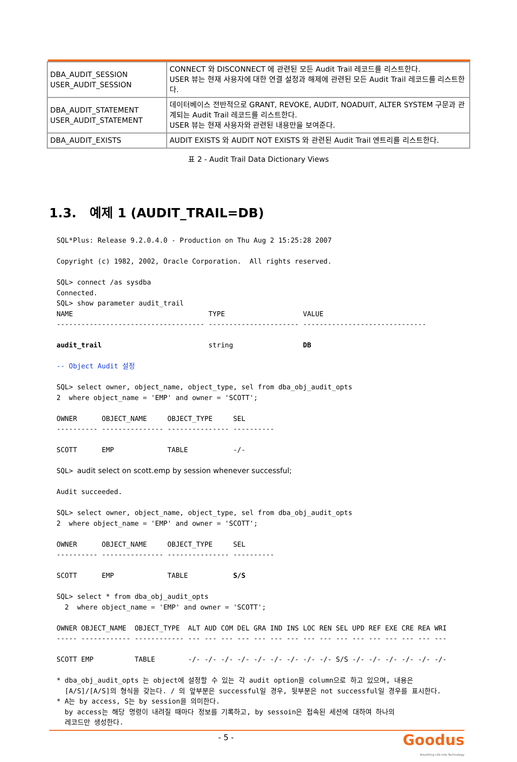| DBA_AUDIT_SESSION USER_AUDIT_SESSION | CONNECT 와 DISCONNECT 에 관련된 모든 Audit Trail 레코드를 리스트한다. USER 뷰는 현재 사용자에 대한 연결 설정과 해제에 관련된 모든 Audit Trail 레코드를 리스트한다. |
| DBA_AUDIT_STATEMENT USER_AUDIT_STATEMENT | 데이터베이스 전반적으로 GRANT, REVOKE, AUDIT, NOADUIT, ALTER SYSTEM 구문과 관계되는 Audit Trail 레코드를 리스트한다. USER 뷰는 현재 사용자와 관련된 내용만을 보여준다. |
| DBA_AUDIT_EXISTS | AUDIT EXISTS 와 AUDIT NOT EXISTS 와 관련된 Audit Trail 엔트리를 리스트한다. |
표 2 - Audit Trail Data Dictionary Views
1.3. 예제 1 (AUDIT_TRAIL=DB)
SQL*Plus: Release 9.2.0.4.0 - Production on Thu Aug 2 15:25:28 2007

Copyright (c) 1982, 2002, Oracle Corporation.  All rights reserved.

SQL> connect /as sysdba
Connected.
SQL> show parameter audit_trail
NAME                                 TYPE                   VALUE
------------------------------------ ---------------------- ------------------------------

audit_trail                          string                 DB

-- Object Audit 설정

SQL> select owner, object_name, object_type, sel from dba_obj_audit_opts
2  where object_name = 'EMP' and owner = 'SCOTT';

OWNER      OBJECT_NAME     OBJECT_TYPE     SEL
---------- --------------- --------------- ----------

SCOTT      EMP             TABLE           -/-

SQL> audit select on scott.emp by session whenever successful;

Audit succeeded.

SQL> select owner, object_name, object_type, sel from dba_obj_audit_opts
2  where object_name = 'EMP' and owner = 'SCOTT';

OWNER      OBJECT_NAME     OBJECT_TYPE     SEL
---------- --------------- --------------- ----------

SCOTT      EMP             TABLE           S/S

SQL> select * from dba_obj_audit_opts
  2  where object_name = 'EMP' and owner = 'SCOTT';

OWNER OBJECT_NAME  OBJECT_TYPE  ALT AUD COM DEL GRA IND INS LOC REN SEL UPD REF EXE CRE REA WRI
----- ------------ ------------ --- --- --- --- --- --- --- --- --- --- --- --- --- --- --- ---

SCOTT EMP          TABLE        -/- -/- -/- -/- -/- -/- -/- -/- -/- S/S -/- -/- -/- -/- -/- -/-

* dba_obj_audit_opts 는 object에 설정할 수 있는 각 audit option을 column으로 하고 있으며, 내용은
  [A/S]/[A/S]의 형식을 갖는다. / 의 앞부분은 successful일 경우, 뒷부분은 not successful일 경우를 표시한다.
* A는 by access, S는 by session을 의미한다.
  by access는 해당 명령이 내려질 때마다 정보를 기록하고, by sessoin은 접속된 세션에 대하여 하나의
  레코드만 생성한다.
- 5 -
Goodus
Breathing Life into Technology